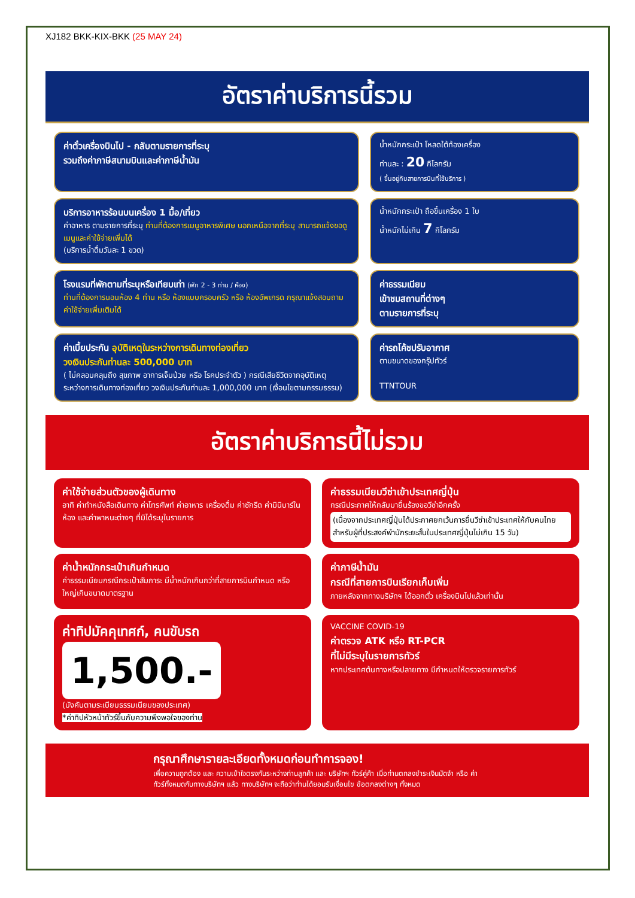XJ182 BKK-KIX-BKK (25 MAY 24)
อัตราค่าบริการนี้รวม
ค่าตั๋วเครื่องบินไป - กลับตามรายการที่ระบุ
รวมถึงค่าภาษีสนามบินและค่าภาษีน้ำมัน
น้ำหนักกระเป๋า โหลดใต้ท้องเครื่อง
ท่านละ : 20 กิโลกรัม
( ขึ้นอยู่กับสายการบินที่ใช้บริการ )
บริการอาหารร้อนบนเครื่อง 1 มื้อ/เที่ยว
ค่าอาหาร ตามรายการที่ระบุ ท่านที่ต้องการเมนูอาหารพิเศษ นอกเหนือจากที่ระบุ สามารถแจ้งขอดูเมนูและค่าใช้จ่ายเพิ่มได้
(บริการน้ำดื่มวันละ 1 ขวด)
น้ำหนักกระเป๋า ถือขึ้นเครื่อง 1 ใบ
น้ำหนักไม่เกิน 7 กิโลกรัม
โรงแรมที่พักตามที่ระบุหรือเทียบเท่า (พัก 2 - 3 ท่าน / ห้อง)
ท่านที่ต้องการนอนห้อง 4 ท่าน หรือ ห้องแบบครอบครัว หรือ ห้องอัพเกรด กรุณาแจ้งสอบถามค่าใช้จ่ายเพิ่มเติมได้
ค่าธรรมเนียม
เข้าชมสถานที่ต่างๆ
ตามรายการที่ระบุ
ค่าเบี้ยประกัน อุบัติเหตุในระหว่างการเดินทางท่องเที่ยว
วงเงินประกันท่านละ 500,000 บาท
( ไม่คลอบคลุมถึง สุขภาพ อาการเจ็บป่วย หรือ โรคประจำตัว ) กรณีเสียชีวิตจากอุบัติเหตุ ระหว่างการเดินทางท่องเที่ยว วงเงินประกันท่านละ 1,000,000 บาท (เงื่อนไขตามกรรมธรรม)
ค่ารถโค้ชปรับอากาศ
ตามขนาดของกรุ๊ปทัวร์
TTNTOUR
อัตราค่าบริการนี้ไม่รวม
ค่าใช้จ่ายส่วนตัวของผู้เดินทาง
อาทิ ค่าทำหนังสือเดินทาง ค่าโทรศัพท์ ค่าอาหาร เครื่องดื่ม ค่าซักรีด ค่ามินิบาร์ในห้อง และค่าพาหนะต่างๆ ที่มิได้ระบุในรายการ
ค่าธรรมเนียมวีซ่าเข้าประเทศญี่ปุ่น
กรณีประกาศให้กลับมายื่นร้องขอวีซ่าอีกครั้ง
(เนื่องจากประเทศญี่ปุ่นได้ประกาศยกเว้นการยื่นวีซ่าเข้าประเทศให้กับคนไทยสำหรับผู้ที่ประสงค์พำนักระยะสั้นในประเทศญี่ปุ่นไม่เกิน 15 วัน)
ค่าน้ำหนักกระเป๋าเกินกำหนด
ค่าธรรมเนียมกรณีกระเป๋าสัมภาระ มีน้ำหนักเกินกว่าที่สายการบินกำหนด หรือใหญ่เกินขนาดมาตรฐาน
ค่าภาษีน้ำมัน
กรณีที่สายการบินเรียกเก็บเพิ่ม
ภายหลังจากทางบริษัทฯ ได้ออกตั๋ว เครื่องบินไปแล้วเท่านั้น
ค่าทิปมัคคุเทศก์, คนขับรถ
1,500.-
(บังคับตามระเบียบธรรมเนียมของประเทศ)
*ค่าทิปหัวหน้าทัวร์ขึ้นกับความพึงพอใจของท่าน
VACCINE COVID-19
ค่าตรวจ ATK หรือ RT-PCR
ที่ไม่มีระบุในรายการทัวร์
หากประเทศต้นทางหรือปลายทาง มีกำหนดให้ตรวจรายการทัวร์
กรุณาศึกษารายละเอียดทั้งหมดก่อนทำการจอง!
เพื่อความถูกต้อง และ ความเข้าใจตรงกันระหว่างท่านลูกค้า และ บริษัทฯ ทัวร์คู่ค้า เมื่อท่านตกลงชำระเงินมัดจำ หรือ ค่าทัวร์ทั้งหมดกับทางบริษัทฯ แล้ว ทางบริษัทฯ จะถือว่าท่านได้ยอมรับเงื่อนไข ข้อตกลงต่างๆ ทั้งหมด